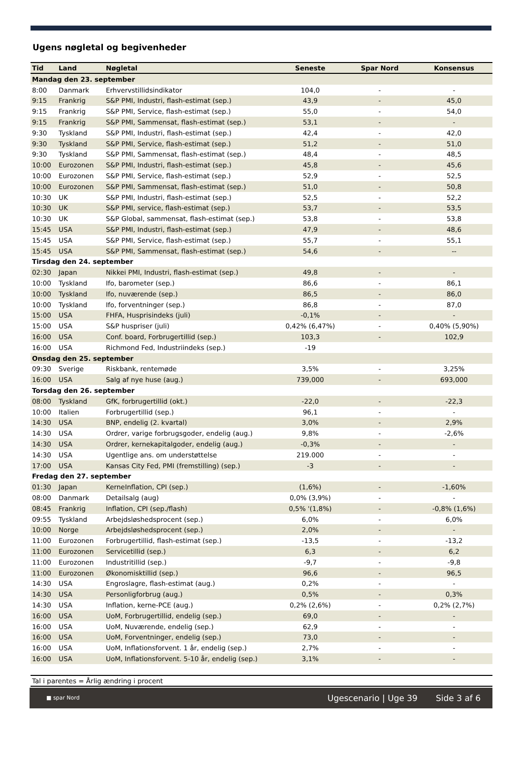Ugens nøgletal og begivenheder
| Tid | Land | Nøgletal | Seneste | Spar Nord | Konsensus |
| --- | --- | --- | --- | --- | --- |
| Mandag den 23. september | | | | | |
| 8:00 | Danmark | Erhvervstillidsindikator | 104,0 | - | - |
| 9:15 | Frankrig | S&P PMI, Industri, flash-estimat (sep.) | 43,9 | - | 45,0 |
| 9:15 | Frankrig | S&P PMI, Service, flash-estimat (sep.) | 55,0 | - | 54,0 |
| 9:15 | Frankrig | S&P PMI, Sammensat, flash-estimat (sep.) | 53,1 | - | - |
| 9:30 | Tyskland | S&P PMI, Industri, flash-estimat (sep.) | 42,4 | - | 42,0 |
| 9:30 | Tyskland | S&P PMI, Service, flash-estimat (sep.) | 51,2 | - | 51,0 |
| 9:30 | Tyskland | S&P PMI, Sammensat, flash-estimat (sep.) | 48,4 | - | 48,5 |
| 10:00 | Eurozonen | S&P PMI, Industri, flash-estimat (sep.) | 45,8 | - | 45,6 |
| 10:00 | Eurozonen | S&P PMI, Service, flash-estimat (sep.) | 52,9 | - | 52,5 |
| 10:00 | Eurozonen | S&P PMI, Sammensat, flash-estimat (sep.) | 51,0 | - | 50,8 |
| 10:30 | UK | S&P PMI, Industri, flash-estimat (sep.) | 52,5 | - | 52,2 |
| 10:30 | UK | S&P PMI, service, flash-estimat (sep.) | 53,7 | - | 53,5 |
| 10:30 | UK | S&P Global, sammensat, flash-estimat (sep.) | 53,8 | - | 53,8 |
| 15:45 | USA | S&P PMI, Industri, flash-estimat (sep.) | 47,9 | - | 48,6 |
| 15:45 | USA | S&P PMI, Service, flash-estimat (sep.) | 55,7 | - | 55,1 |
| 15:45 | USA | S&P PMI, Sammensat, flash-estimat (sep.) | 54,6 | - | -- |
| Tirsdag den 24. september | | | | | |
| 02:30 | Japan | Nikkei PMI, Industri, flash-estimat (sep.) | 49,8 | - | - |
| 10:00 | Tyskland | Ifo, barometer (sep.) | 86,6 | - | 86,1 |
| 10:00 | Tyskland | Ifo, nuværende (sep.) | 86,5 | - | 86,0 |
| 10:00 | Tyskland | Ifo, forventninger (sep.) | 86,8 | - | 87,0 |
| 15:00 | USA | FHFA, Husprisindeks (juli) | -0,1% | - | - |
| 15:00 | USA | S&P huspriser (juli) | 0,42% (6,47%) | - | 0,40% (5,90%) |
| 16:00 | USA | Conf. board, Forbrugertillid (sep.) | 103,3 | - | 102,9 |
| 16:00 | USA | Richmond Fed, Industriindeks (sep.) | -19 | | |
| Onsdag den 25. september | | | | | |
| 09:30 | Sverige | Riskbank, rentemøde | 3,5% | - | 3,25% |
| 16:00 | USA | Salg af nye huse (aug.) | 739,000 | - | 693,000 |
| Torsdag den 26. september | | | | | |
| 08:00 | Tyskland | GfK, forbrugertillid (okt.) | -22,0 | - | -22,3 |
| 10:00 | Italien | Forbrugertillid (sep.) | 96,1 | - | - |
| 14:30 | USA | BNP, endelig (2. kvartal) | 3,0% | - | 2,9% |
| 14:30 | USA | Ordrer, varige forbrugsgoder, endelig (aug.) | 9,8% | - | -2,6% |
| 14:30 | USA | Ordrer, kernekapitalgoder, endelig (aug.) | -0,3% | - | - |
| 14:30 | USA | Ugentlige ans. om understøttelse | 219.000 | - | - |
| 17:00 | USA | Kansas City Fed, PMI (fremstilling) (sep.) | -3 | - | - |
| Fredag den 27. september | | | | | |
| 01:30 | Japan | KerneInflation, CPI (sep.) | (1,6%) | - | -1,60% |
| 08:00 | Danmark | Detailsalg (aug) | 0,0% (3,9%) | - | - |
| 08:45 | Frankrig | Inflation, CPI (sep./flash) | 0,5% '(1,8%) | - | -0,8% (1,6%) |
| 09:55 | Tyskland | Arbejdsløshedsprocent (sep.) | 6,0% | - | 6,0% |
| 10:00 | Norge | Arbejdsløshedsprocent (sep.) | 2,0% | - | - |
| 11:00 | Eurozonen | Forbrugertillid, flash-estimat (sep.) | -13,5 | - | -13,2 |
| 11:00 | Eurozonen | Servicetillid (sep.) | 6,3 | - | 6,2 |
| 11:00 | Eurozonen | Industritillid (sep.) | -9,7 | - | -9,8 |
| 11:00 | Eurozonen | Økonomisktillid (sep.) | 96,6 | - | 96,5 |
| 14:30 | USA | Engroslagre, flash-estimat (aug.) | 0,2% | - | - |
| 14:30 | USA | Personligforbrug (aug.) | 0,5% | - | 0,3% |
| 14:30 | USA | Inflation, kerne-PCE (aug.) | 0,2% (2,6%) | - | 0,2% (2,7%) |
| 16:00 | USA | UoM, Forbrugertillid, endelig (sep.) | 69,0 | - | - |
| 16:00 | USA | UoM, Nuværende, endelig (sep.) | 62,9 | - | - |
| 16:00 | USA | UoM, Forventninger, endelig (sep.) | 73,0 | - | - |
| 16:00 | USA | UoM, Inflationsforvent. 1 år, endelig (sep.) | 2,7% | - | - |
| 16:00 | USA | UoM, Inflationsforvent. 5-10 år, endelig (sep.) | 3,1% | - | - |
Tal i parentes = Årlig ændring i procent
■ spar Nord Ugescenario | Uge 39 Side 3 af 6